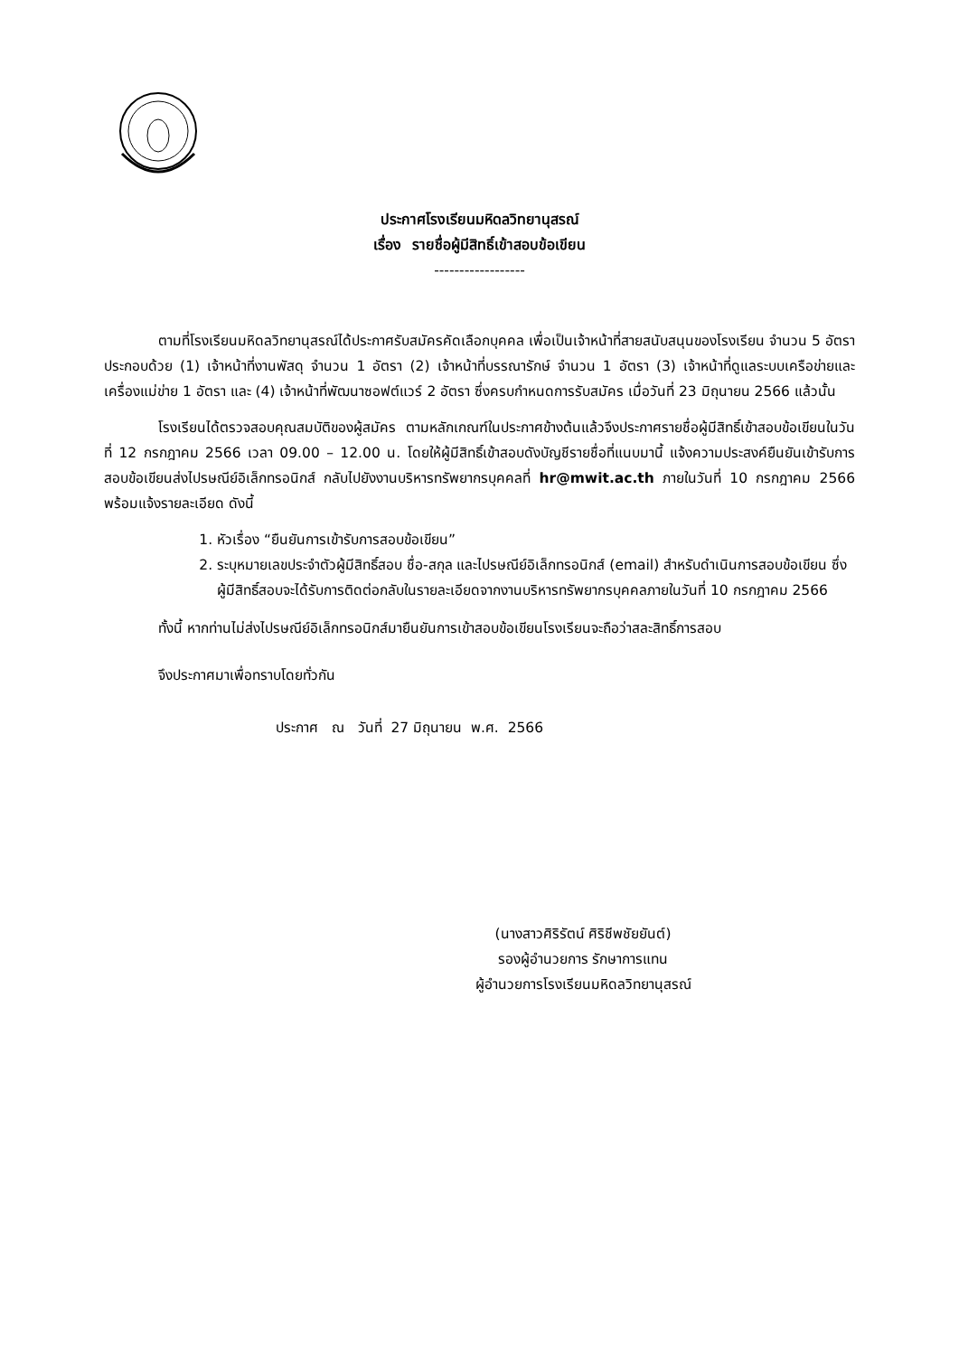ประกาศโรงเรียนมหิดลวิทยานุสรณ์
เรื่อง รายชื่อผู้มีสิทธิ์เข้าสอบข้อเขียน
------------------
ตามที่โรงเรียนมหิดลวิทยานุสรณ์ได้ประกาศรับสมัครคัดเลือกบุคคล เพื่อเป็นเจ้าหน้าที่สายสนับสนุนของโรงเรียน จำนวน 5 อัตรา ประกอบด้วย (1) เจ้าหน้าที่งานพัสดุ จำนวน 1 อัตรา (2) เจ้าหน้าที่บรรณารักษ์ จำนวน 1 อัตรา (3) เจ้าหน้าที่ดูแลระบบเครือข่ายและเครื่องแม่ข่าย 1 อัตรา และ (4) เจ้าหน้าที่พัฒนาซอฟต์แวร์ 2 อัตรา ซึ่งครบกำหนดการรับสมัคร เมื่อวันที่ 23 มิถุนายน 2566 แล้วนั้น
โรงเรียนได้ตรวจสอบคุณสมบัติของผู้สมัคร ตามหลักเกณฑ์ในประกาศข้างต้นแล้วจึงประกาศรายชื่อผู้มีสิทธิ์เข้าสอบข้อเขียนในวันที่ 12 กรกฎาคม 2566 เวลา 09.00 – 12.00 น. โดยให้ผู้มีสิทธิ์เข้าสอบดังบัญชีรายชื่อที่แนบมานี้ แจ้งความประสงค์ยืนยันเข้ารับการสอบข้อเขียนส่งไปรษณีย์อิเล็กทรอนิกส์ กลับไปยังงานบริหารทรัพยากรบุคคลที่ hr@mwit.ac.th ภายในวันที่ 10 กรกฎาคม 2566 พร้อมแจ้งรายละเอียด ดังนี้
1. หัวเรื่อง “ยืนยันการเข้ารับการสอบข้อเขียน”
2. ระบุหมายเลขประจำตัวผู้มีสิทธิ์สอบ ชื่อ-สกุล และไปรษณีย์อิเล็กทรอนิกส์ (email) สำหรับดำเนินการสอบข้อเขียน ซึ่งผู้มีสิทธิ์สอบจะได้รับการติดต่อกลับในรายละเอียดจากงานบริหารทรัพยากรบุคคลภายในวันที่ 10 กรกฎาคม 2566
ทั้งนี้ หากท่านไม่ส่งไปรษณีย์อิเล็กทรอนิกส์มายืนยันการเข้าสอบข้อเขียนโรงเรียนจะถือว่าสละสิทธิ์การสอบ
จึงประกาศมาเพื่อทราบโดยทั่วกัน
ประกาศ ณ วันที่ 27 มิถุนายน พ.ศ. 2566
(นางสาวศิริรัตน์ ศิริชีพชัยยันต์)
รองผู้อำนวยการ รักษาการแทน
ผู้อำนวยการโรงเรียนมหิดลวิทยานุสรณ์